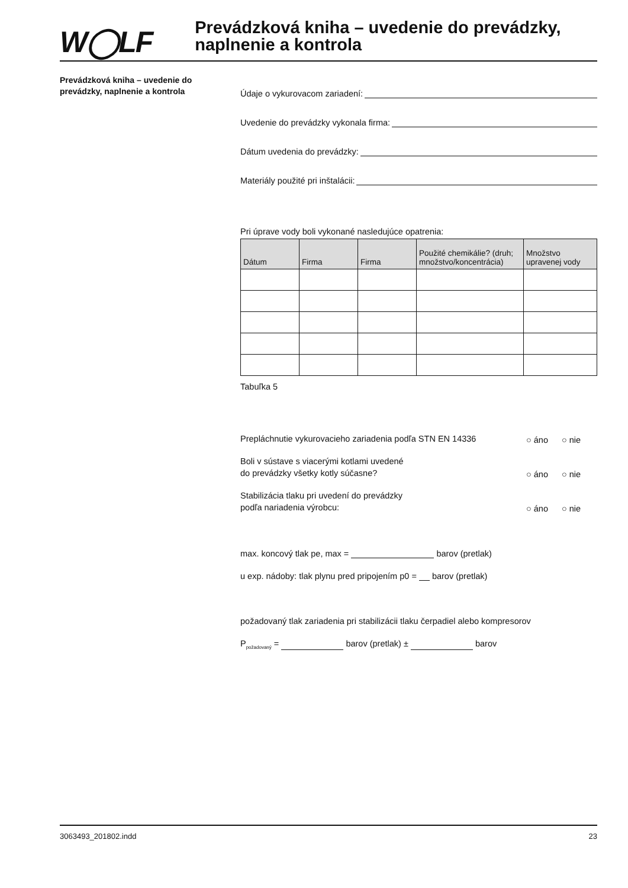W◯LF
Prevádzková kniha – uvedenie do prevádzky, naplnenie a kontrola
Prevádzková kniha – uvedenie do prevádzky, naplnenie a kontrola
Údaje o vykurovacom zariadení:
Uvedenie do prevádzky vykonala firma:
Dátum uvedenia do prevádzky:
Materiály použité pri inštalácii:
Pri úprave vody boli vykonané nasledujúce opatrenia:
| Dátum | Firma | Firma | Použité chemikálie? (druh; množstvo/koncentrácia) | Množstvo upravenej vody |
| --- | --- | --- | --- | --- |
Tabuľka 5
Prepláchnutie vykurovacieho zariadenia podľa STN EN 14336
○ áno
○ nie
Boli v sústave s viacerými kotlami uvedené
do prevádzky všetky kotly súčasne?
○ áno
○ nie
Stabilizácia tlaku pri uvedení do prevádzky
podľa nariadenia výrobcu:
○ áno
○ nie
max. koncový tlak pe, max = barov (pretlak)
u exp. nádoby: tlak plynu pred pripojením p0 = barov (pretlak)
požadovaný tlak zariadenia pri stabilizácii tlaku čerpadiel alebo kompresorov
P<sub>požadovaný</sub> = barov (pretlak) ± barov
3063493_201802.indd 23